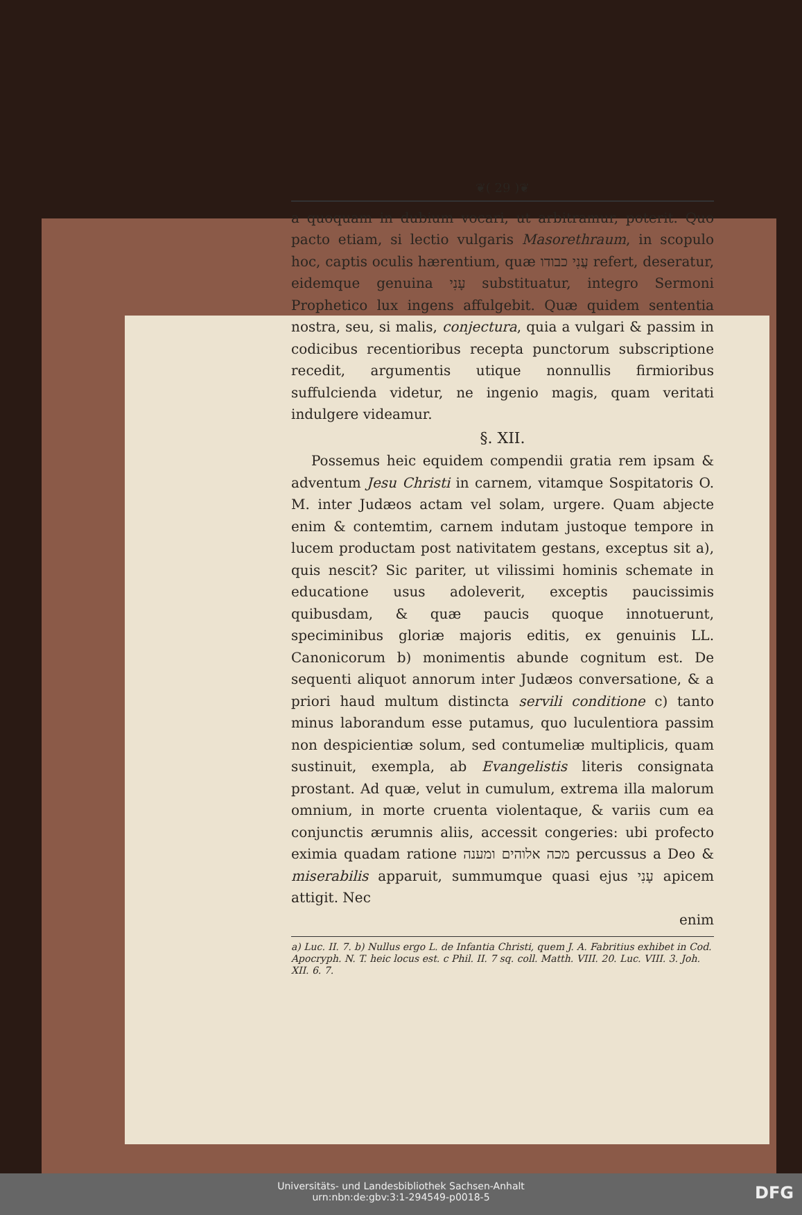❦( 29 )❦
a quoquam in dubium vocari, ut arbitramur, poterit. Quo pacto etiam, si lectio vulgaris Masorethraum, in scopulo hoc, captis oculis hærentium, quæ עֲנִי כבודו refert, deseratur, eidemque genuina עָנִי substituatur, integro Sermoni Prophetico lux ingens affulgebit. Quæ quidem sententia nostra, seu, si malis, conjectura, quia a vulgari & passim in codicibus recentioribus recepta punctorum subscriptione recedit, argumentis utique nonnullis firmioribus suffulcienda videtur, ne ingenio magis, quam veritati indulgere videamur.
§. XII.
Possemus heic equidem compendii gratia rem ipsam & adventum Jesu Christi in carnem, vitamque Sospitatoris O. M. inter Judæos actam vel solam, urgere. Quam abjecte enim & contemtim, carnem indutam justoque tempore in lucem productam post nativitatem gestans, exceptus sit a), quis nescit? Sic pariter, ut vilissimi hominis schemate in educatione usus adoleverit, exceptis paucissimis quibusdam, & quæ paucis quoque innotuerunt, speciminibus gloriæ majoris editis, ex genuinis LL. Canonicorum b) monimentis abunde cognitum est. De sequenti aliquot annorum inter Judæos conversatione, & a priori haud multum distincta servili conditione c) tanto minus laborandum esse putamus, quo luculentiora passim non despicientiæ solum, sed contumeliæ multiplicis, quam sustinuit, exempla, ab Evangelistis literis consignata prostant. Ad quæ, velut in cumulum, extrema illa malorum omnium, in morte cruenta violentaque, & variis cum ea conjunctis ærumnis aliis, accessit congeries: ubi profecto eximia quadam ratione מכה אלוהים ומענה percussus a Deo & miserabilis apparuit, summumque quasi ejus עָנִי apicem attigit. Nec
enim
a) Luc. II. 7. b) Nullus ergo L. de Infantia Christi, quem J. A. Fabritius exhibet in Cod. Apocryph. N. T. heic locus est. c Phil. II. 7 sq. coll. Matth. VIII. 20. Luc. VIII. 3. Joh. XII. 6. 7.
Universitäts- und Landesbibliothek Sachsen-Anhalt
urn:nbn:de:gbv:3:1-294549-p0018-5
DFG